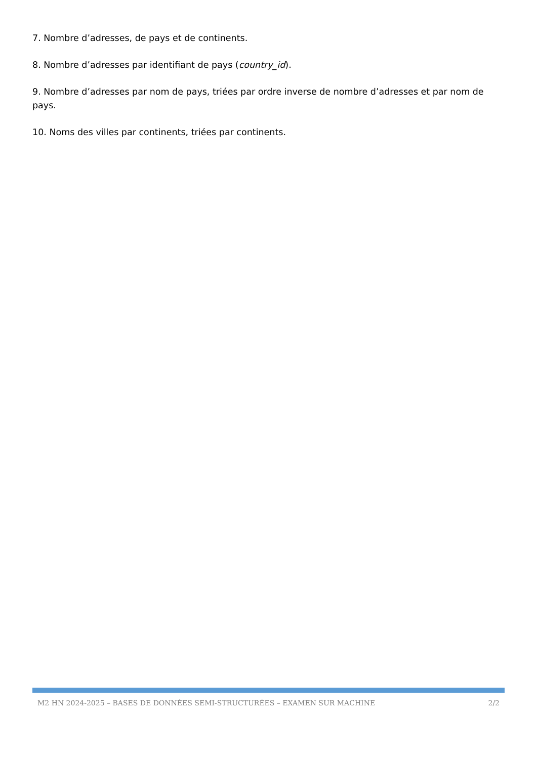7. Nombre d’adresses, de pays et de continents.
8. Nombre d’adresses par identifiant de pays (country_id).
9. Nombre d’adresses par nom de pays, triées par ordre inverse de nombre d’adresses et par nom de pays.
10. Noms des villes par continents, triées par continents.
M2 HN 2024-2025 – BASES DE DONNÉES SEMI-STRUCTURÉES – EXAMEN SUR MACHINE 2/2